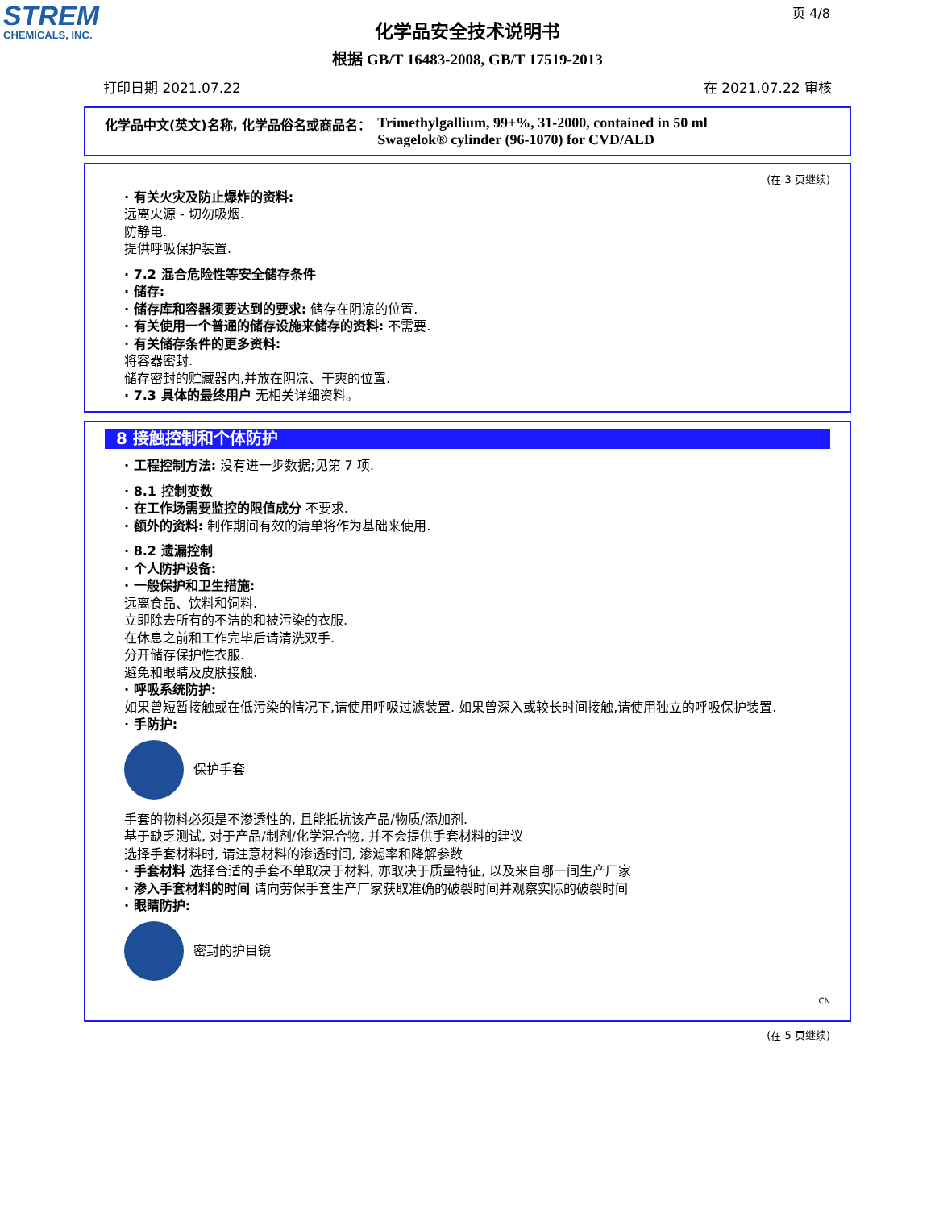STREM
CHEMICALS, INC.
页 4/8
化学品安全技术说明书
根据 GB/T 16483-2008, GB/T 17519-2013
打印日期 2021.07.22 在 2021.07.22 审核
化学品中文(英文)名称, 化学品俗名或商品名： Trimethylgallium, 99+%, 31-2000, contained in 50 ml
Swagelok® cylinder (96-1070) for CVD/ALD
(在 3 页继续)
· 有关火灾及防止爆炸的资料:
远离火源 - 切勿吸烟.
防静电.
提供呼吸保护装置.
· 7.2 混合危险性等安全储存条件
· 储存:
· 储存库和容器须要达到的要求: 储存在阴凉的位置.
· 有关使用一个普通的储存设施来储存的资料: 不需要.
· 有关储存条件的更多资料:
将容器密封.
储存密封的贮藏器内,并放在阴凉、干爽的位置.
· 7.3 具体的最终用户 无相关详细资料。
8 接触控制和个体防护
· 工程控制方法: 没有进一步数据;见第 7 项.
· 8.1 控制变数
· 在工作场需要监控的限值成分 不要求.
· 额外的资料: 制作期间有效的清单将作为基础来使用.
· 8.2 遗漏控制
· 个人防护设备:
· 一般保护和卫生措施:
远离食品、饮料和饲料.
立即除去所有的不洁的和被污染的衣服.
在休息之前和工作完毕后请清洗双手.
分开储存保护性衣服.
避免和眼睛及皮肤接触.
· 呼吸系统防护:
如果曾短暂接触或在低污染的情况下,请使用呼吸过滤装置. 如果曾深入或较长时间接触,请使用独立的呼吸保护装置.
· 手防护:
保护手套
手套的物料必须是不渗透性的, 且能抵抗该产品/物质/添加剂.
基于缺乏测试, 对于产品/制剂/化学混合物, 并不会提供手套材料的建议
选择手套材料时, 请注意材料的渗透时间, 渗滤率和降解参数
· 手套材料 选择合适的手套不单取决于材料, 亦取决于质量特征, 以及来自哪一间生产厂家
· 渗入手套材料的时间 请向劳保手套生产厂家获取准确的破裂时间并观察实际的破裂时间
· 眼睛防护:
密封的护目镜
CN
(在 5 页继续)